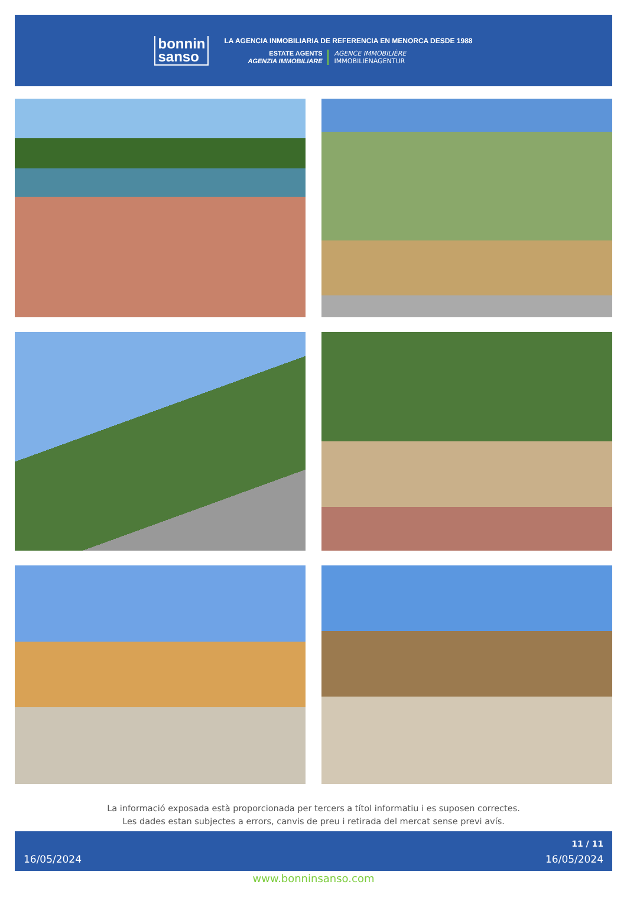bonnin
sanso
LA AGENCIA INMOBILIARIA DE REFERENCIA EN MENORCA DESDE 1988
ESTATE AGENTS
AGENZIA IMMOBILIARE
AGENCE IMMOBILIÈRE
IMMOBILIENAGENTUR
La informació exposada està proporcionada per tercers a títol informatiu i es suposen correctes.
Les dades estan subjectes a errors, canvis de preu i retirada del mercat sense previ avís.
16/05/2024 11 / 11
16/05/2024
www.bonninsanso.com